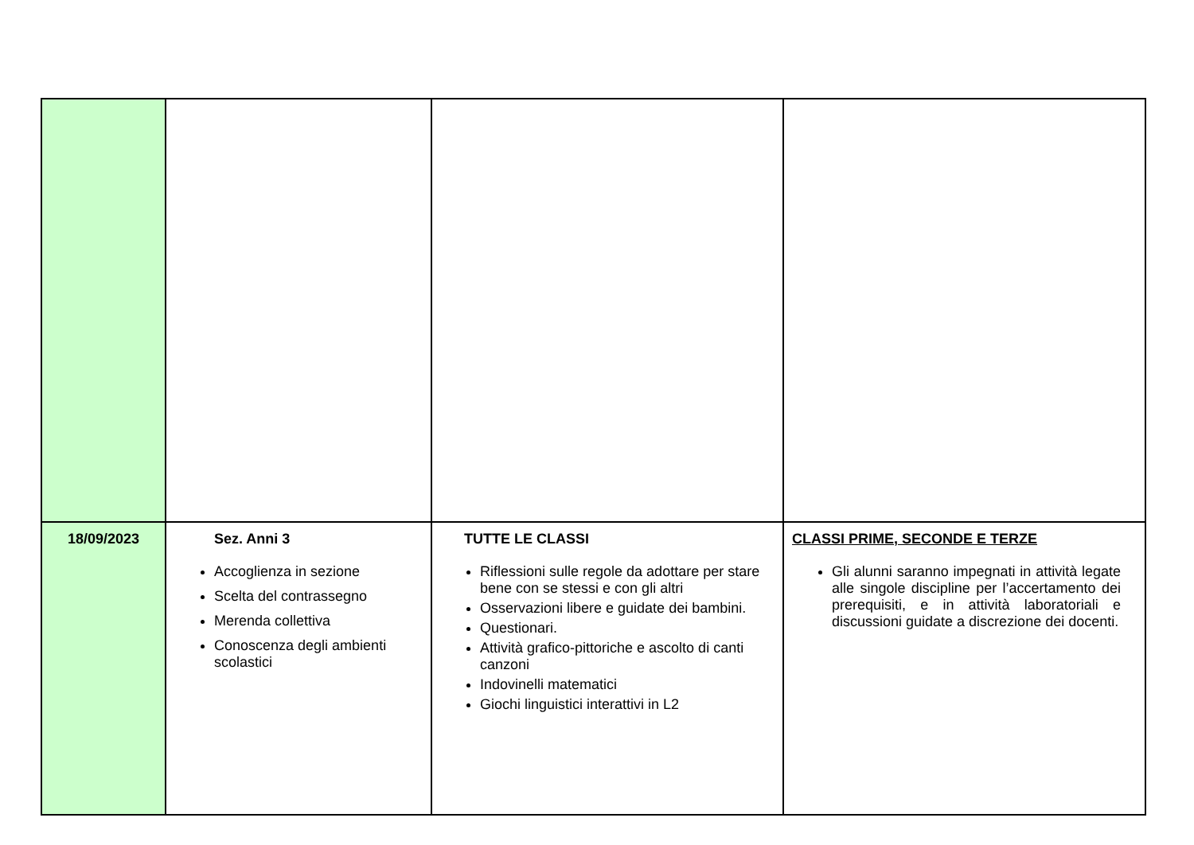| 18/09/2023 | Sez. Anni 3 Accoglienza in sezione Scelta del contrassegno Merenda collettiva Conoscenza degli ambienti scolastici | TUTTE LE CLASSI Riflessioni sulle regole da adottare per stare bene con se stessi e con gli altri Osservazioni libere e guidate dei bambini. Questionari. Attività grafico-pittoriche e ascolto di canti canzoni Indovinelli matematici Giochi linguistici interattivi in L2 | CLASSI PRIME, SECONDE E TERZE Gli alunni saranno impegnati in attività legate alle singole discipline per l’accertamento dei prerequisiti, e in attività laboratoriali e discussioni guidate a discrezione dei docenti. |